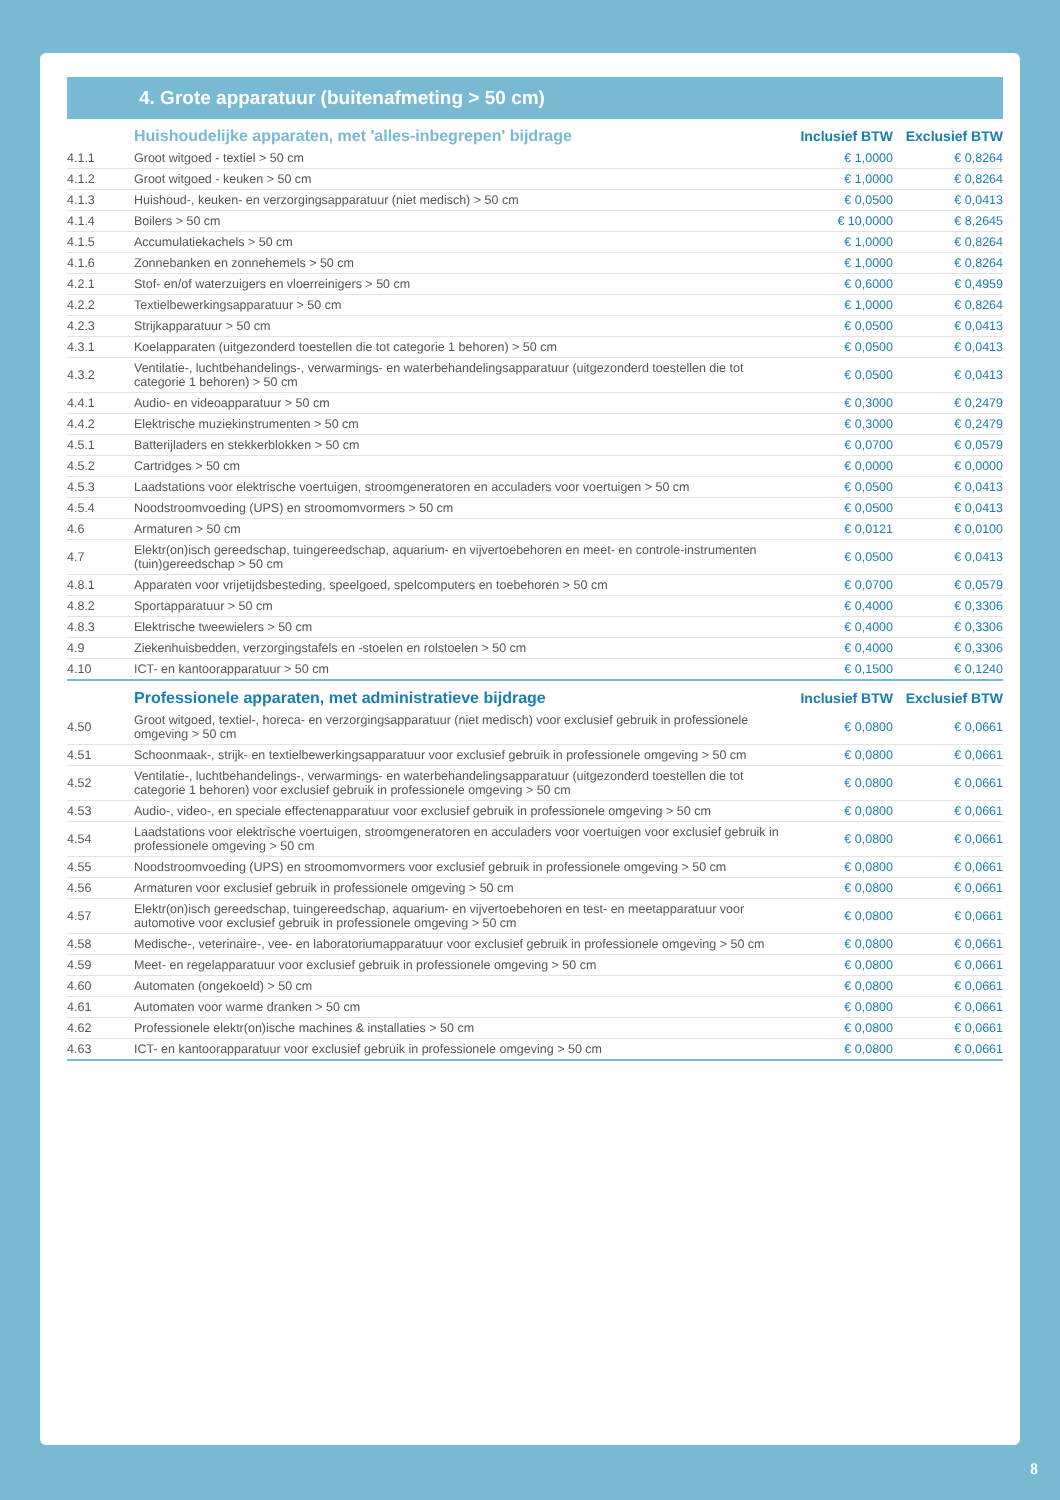4. Grote apparatuur (buitenafmeting > 50 cm)
| | Huishoudelijke apparaten, met 'alles-inbegrepen' bijdrage | Inclusief BTW | Exclusief BTW |
| --- | --- | --- | --- |
| 4.1.1 | Groot witgoed - textiel > 50 cm | € 1,0000 | € 0,8264 |
| 4.1.2 | Groot witgoed - keuken > 50 cm | € 1,0000 | € 0,8264 |
| 4.1.3 | Huishoud-, keuken- en verzorgingsapparatuur (niet medisch) > 50 cm | € 0,0500 | € 0,0413 |
| 4.1.4 | Boilers > 50 cm | € 10,0000 | € 8,2645 |
| 4.1.5 | Accumulatiekachels > 50 cm | € 1,0000 | € 0,8264 |
| 4.1.6 | Zonnebanken en zonnehemels > 50 cm | € 1,0000 | € 0,8264 |
| 4.2.1 | Stof- en/of waterzuigers en vloerreinigers > 50 cm | € 0,6000 | € 0,4959 |
| 4.2.2 | Textielbewerkingsapparatuur > 50 cm | € 1,0000 | € 0,8264 |
| 4.2.3 | Strijkapparatuur > 50 cm | € 0,0500 | € 0,0413 |
| 4.3.1 | Koelapparaten (uitgezonderd toestellen die tot categorie 1 behoren) > 50 cm | € 0,0500 | € 0,0413 |
| 4.3.2 | Ventilatie-, luchtbehandelings-, verwarmings- en waterbehandelingsapparatuur (uitgezonderd toestellen die tot categorie 1 behoren) > 50 cm | € 0,0500 | € 0,0413 |
| 4.4.1 | Audio- en videoapparatuur > 50 cm | € 0,3000 | € 0,2479 |
| 4.4.2 | Elektrische muziekinstrumenten > 50 cm | € 0,3000 | € 0,2479 |
| 4.5.1 | Batterijladers en stekkerblokken > 50 cm | € 0,0700 | € 0,0579 |
| 4.5.2 | Cartridges > 50 cm | € 0,0000 | € 0,0000 |
| 4.5.3 | Laadstations voor elektrische voertuigen, stroomgeneratoren en acculaders voor voertuigen > 50 cm | € 0,0500 | € 0,0413 |
| 4.5.4 | Noodstroomvoeding (UPS) en stroomomvormers > 50 cm | € 0,0500 | € 0,0413 |
| 4.6 | Armaturen > 50 cm | € 0,0121 | € 0,0100 |
| 4.7 | Elektr(on)isch gereedschap, tuingereedschap, aquarium- en vijvertoebehoren en meet- en controle-instrumenten (tuin)gereedschap > 50 cm | € 0,0500 | € 0,0413 |
| 4.8.1 | Apparaten voor vrijetijdsbesteding, speelgoed, spelcomputers en toebehoren > 50 cm | € 0,0700 | € 0,0579 |
| 4.8.2 | Sportapparatuur > 50 cm | € 0,4000 | € 0,3306 |
| 4.8.3 | Elektrische tweewielers > 50 cm | € 0,4000 | € 0,3306 |
| 4.9 | Ziekenhuisbedden, verzorgingstafels en -stoelen en rolstoelen > 50 cm | € 0,4000 | € 0,3306 |
| 4.10 | ICT- en kantoorapparatuur > 50 cm | € 0,1500 | € 0,1240 |
| | Professionele apparaten, met administratieve bijdrage | Inclusief BTW | Exclusief BTW |
| 4.50 | Groot witgoed, textiel-, horeca- en verzorgingsapparatuur (niet medisch) voor exclusief gebruik in professionele omgeving > 50 cm | € 0,0800 | € 0,0661 |
| 4.51 | Schoonmaak-, strijk- en textielbewerkingsapparatuur voor exclusief gebruik in professionele omgeving > 50 cm | € 0,0800 | € 0,0661 |
| 4.52 | Ventilatie-, luchtbehandelings-, verwarmings- en waterbehandelingsapparatuur (uitgezonderd toestellen die tot categorie 1 behoren) voor exclusief gebruik in professionele omgeving > 50 cm | € 0,0800 | € 0,0661 |
| 4.53 | Audio-, video-, en speciale effectenapparatuur voor exclusief gebruik in professionele omgeving > 50 cm | € 0,0800 | € 0,0661 |
| 4.54 | Laadstations voor elektrische voertuigen, stroomgeneratoren en acculaders voor voertuigen voor exclusief gebruik in professionele omgeving > 50 cm | € 0,0800 | € 0,0661 |
| 4.55 | Noodstroomvoeding (UPS) en stroomomvormers voor exclusief gebruik in professionele omgeving > 50 cm | € 0,0800 | € 0,0661 |
| 4.56 | Armaturen voor exclusief gebruik in professionele omgeving > 50 cm | € 0,0800 | € 0,0661 |
| 4.57 | Elektr(on)isch gereedschap, tuingereedschap, aquarium- en vijvertoebehoren en test- en meetapparatuur voor automotive voor exclusief gebruik in professionele omgeving > 50 cm | € 0,0800 | € 0,0661 |
| 4.58 | Medische-, veterinaire-, vee- en laboratoriumapparatuur voor exclusief gebruik in professionele omgeving > 50 cm | € 0,0800 | € 0,0661 |
| 4.59 | Meet- en regelapparatuur voor exclusief gebruik in professionele omgeving > 50 cm | € 0,0800 | € 0,0661 |
| 4.60 | Automaten (ongekoeld) > 50 cm | € 0,0800 | € 0,0661 |
| 4.61 | Automaten voor warme dranken > 50 cm | € 0,0800 | € 0,0661 |
| 4.62 | Professionele elektr(on)ische machines & installaties > 50 cm | € 0,0800 | € 0,0661 |
| 4.63 | ICT- en kantoorapparatuur voor exclusief gebruik in professionele omgeving > 50 cm | € 0,0800 | € 0,0661 |
8